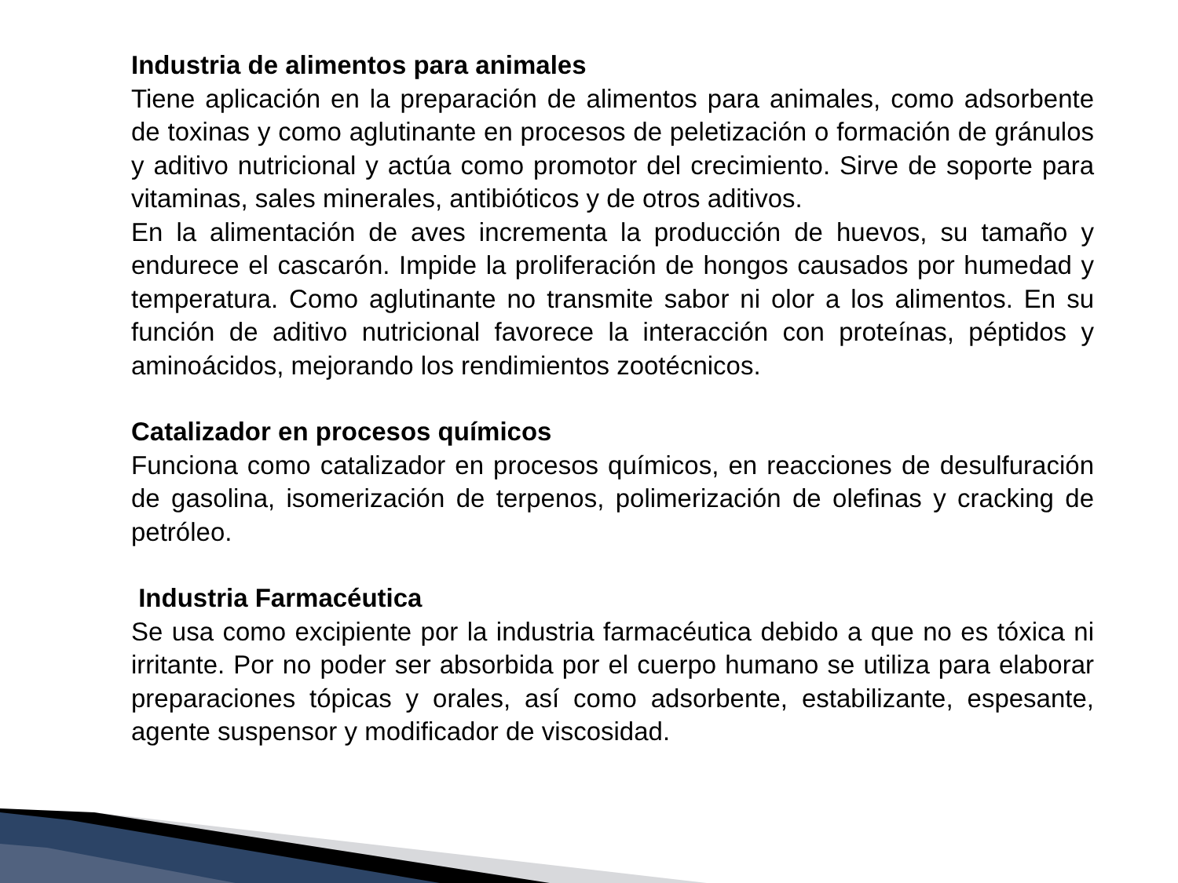Industria de alimentos para animales
Tiene aplicación en la preparación de alimentos para animales, como adsorbente de toxinas y como aglutinante en procesos de peletización o formación de gránulos y aditivo nutricional y actúa como promotor del crecimiento. Sirve de soporte para vitaminas, sales minerales, antibióticos y de otros aditivos.
En la alimentación de aves incrementa la producción de huevos, su tamaño y endurece el cascarón. Impide la proliferación de hongos causados por humedad y temperatura. Como aglutinante no transmite sabor ni olor a los alimentos. En su función de aditivo nutricional favorece la interacción con proteínas, péptidos y aminoácidos, mejorando los rendimientos zootécnicos.
Catalizador en procesos químicos
Funciona como catalizador en procesos químicos, en reacciones de desulfuración de gasolina, isomerización de terpenos, polimerización de olefinas y cracking de petróleo.
Industria Farmacéutica
Se usa como excipiente por la industria farmacéutica debido a que no es tóxica ni irritante. Por no poder ser absorbida por el cuerpo humano se utiliza para elaborar preparaciones tópicas y orales, así como adsorbente, estabilizante, espesante, agente suspensor y modificador de viscosidad.